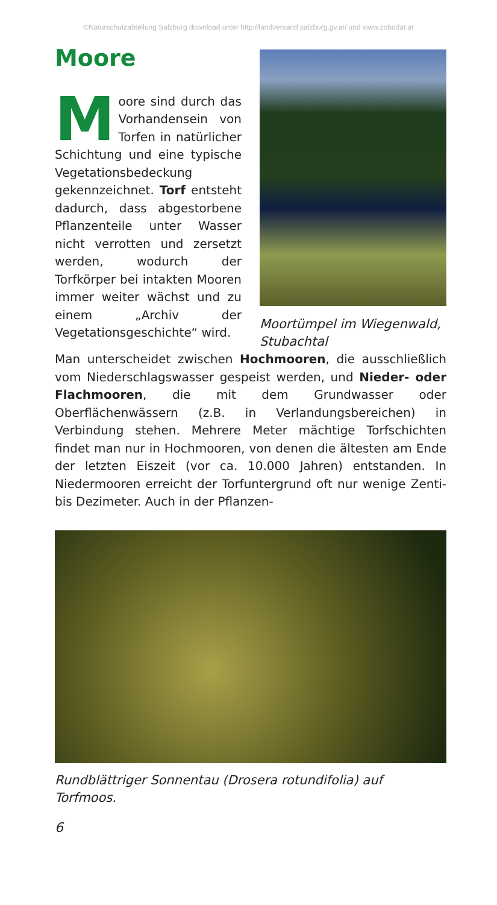©Naturschutzabteilung Salzburg download unter http://landversand.salzburg.gv.at/ und www.zobodat.at
Moore
Moore sind durch das Vorhandensein von Torfen in natürlicher Schichtung und eine typische Vegetationsbedeckung gekennzeichnet. Torf entsteht dadurch, dass abgestorbene Pflanzenteile unter Wasser nicht verrotten und zersetzt werden, wodurch der Torfkörper bei intakten Mooren immer weiter wächst und zu einem „Archiv der Vegetationsgeschichte“ wird.
Moortümpel im Wiegenwald, Stubachtal
Man unterscheidet zwischen Hochmooren, die ausschließlich vom Niederschlagswasser gespeist werden, und Nieder- oder Flachmooren, die mit dem Grundwasser oder Oberflächenwässern (z.B. in Verlandungsbereichen) in Verbindung stehen. Mehrere Meter mächtige Torfschichten findet man nur in Hochmooren, von denen die ältesten am Ende der letzten Eiszeit (vor ca. 10.000 Jahren) entstanden. In Niedermooren erreicht der Torfuntergrund oft nur wenige Zenti- bis Dezimeter. Auch in der Pflanzen-
Rundblättriger Sonnentau (Drosera rotundifolia) auf Torfmoos.
6